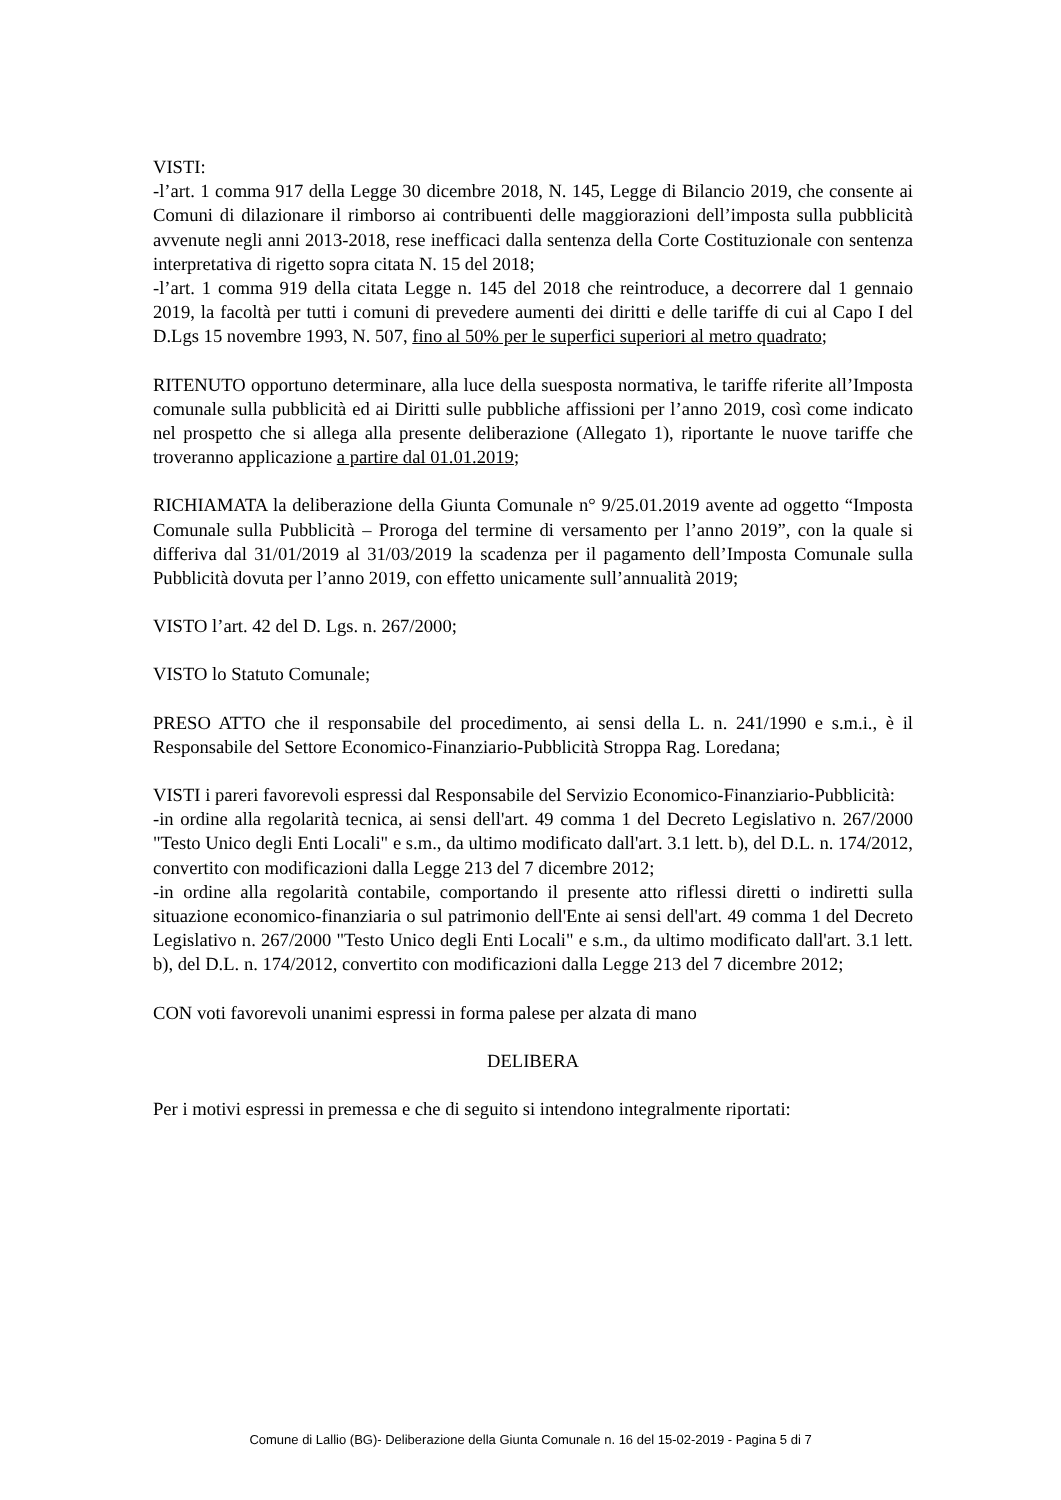VISTI:
-l’art. 1 comma 917 della Legge 30 dicembre 2018, N. 145, Legge di Bilancio 2019, che consente ai Comuni di dilazionare il rimborso ai contribuenti delle maggiorazioni dell’imposta sulla pubblicità avvenute negli anni 2013-2018, rese inefficaci dalla sentenza della Corte Costituzionale con sentenza interpretativa di rigetto sopra citata N. 15 del 2018;
-l’art. 1 comma 919 della citata Legge n. 145 del 2018 che reintroduce, a decorrere dal 1 gennaio 2019, la facoltà per tutti i comuni di prevedere aumenti dei diritti e delle tariffe di cui al Capo I del D.Lgs 15 novembre 1993, N. 507, fino al 50% per le superfici superiori al metro quadrato;
RITENUTO opportuno determinare, alla luce della suesposta normativa, le tariffe riferite all’Imposta comunale sulla pubblicità ed ai Diritti sulle pubbliche affissioni per l’anno 2019, così come indicato nel prospetto che si allega alla presente deliberazione (Allegato 1), riportante le nuove tariffe che troveranno applicazione a partire dal 01.01.2019;
RICHIAMATA la deliberazione della Giunta Comunale n° 9/25.01.2019 avente ad oggetto “Imposta Comunale sulla Pubblicità – Proroga del termine di versamento per l’anno 2019”, con la quale si differiva dal 31/01/2019 al 31/03/2019 la scadenza per il pagamento dell’Imposta Comunale sulla Pubblicità dovuta per l’anno 2019, con effetto unicamente sull’annualità 2019;
VISTO l’art. 42 del D. Lgs. n. 267/2000;
VISTO lo Statuto Comunale;
PRESO ATTO che il responsabile del procedimento, ai sensi della L. n. 241/1990 e s.m.i., è il Responsabile del Settore Economico-Finanziario-Pubblicità Stroppa Rag. Loredana;
VISTI i pareri favorevoli espressi dal Responsabile del Servizio Economico-Finanziario-Pubblicità:
-in ordine alla regolarità tecnica, ai sensi dell'art. 49 comma 1 del Decreto Legislativo n. 267/2000 "Testo Unico degli Enti Locali" e s.m., da ultimo modificato dall'art. 3.1 lett. b), del D.L. n. 174/2012, convertito con modificazioni dalla Legge 213 del 7 dicembre 2012;
-in ordine alla regolarità contabile, comportando il presente atto riflessi diretti o indiretti sulla situazione economico-finanziaria o sul patrimonio dell'Ente ai sensi dell'art. 49 comma 1 del Decreto Legislativo n. 267/2000 "Testo Unico degli Enti Locali" e s.m., da ultimo modificato dall'art. 3.1 lett. b), del D.L. n. 174/2012, convertito con modificazioni dalla Legge 213 del 7 dicembre 2012;
CON voti favorevoli unanimi espressi in forma palese per alzata di mano
DELIBERA
Per i motivi espressi in premessa e che di seguito si intendono integralmente riportati:
Comune di Lallio (BG)- Deliberazione della Giunta Comunale n. 16 del 15-02-2019 - Pagina 5 di 7